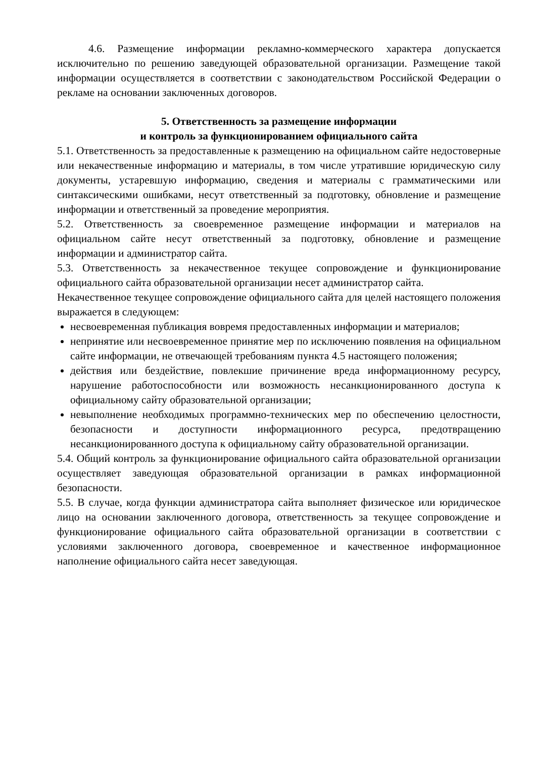4.6. Размещение информации рекламно-коммерческого характера допускается исключительно по решению заведующей образовательной организации. Размещение такой информации осуществляется в соответствии с законодательством Российской Федерации о рекламе на основании заключенных договоров.
5. Ответственность за размещение информации
и контроль за функционированием официального сайта
5.1. Ответственность за предоставленные к размещению на официальном сайте недостоверные или некачественные информацию и материалы, в том числе утратившие юридическую силу документы, устаревшую информацию, сведения и материалы с грамматическими или синтаксическими ошибками, несут ответственный за подготовку, обновление и размещение информации и ответственный за проведение мероприятия.
5.2. Ответственность за своевременное размещение информации и материалов на официальном сайте несут ответственный за подготовку, обновление и размещение информации и администратор сайта.
5.3. Ответственность за некачественное текущее сопровождение и функционирование официального сайта образовательной организации несет администратор сайта.
Некачественное текущее сопровождение официального сайта для целей настоящего положения выражается в следующем:
несвоевременная публикация вовремя предоставленных информации и материалов;
непринятие или несвоевременное принятие мер по исключению появления на официальном сайте информации, не отвечающей требованиям пункта 4.5 настоящего положения;
действия или бездействие, повлекшие причинение вреда информационному ресурсу, нарушение работоспособности или возможность несанкционированного доступа к официальному сайту образовательной организации;
невыполнение необходимых программно-технических мер по обеспечению целостности, безопасности и доступности информационного ресурса, предотвращению несанкционированного доступа к официальному сайту образовательной организации.
5.4. Общий контроль за функционирование официального сайта образовательной организации осуществляет заведующая образовательной организации в рамках информационной безопасности.
5.5. В случае, когда функции администратора сайта выполняет физическое или юридическое лицо на основании заключенного договора, ответственность за текущее сопровождение и функционирование официального сайта образовательной организации в соответствии с условиями заключенного договора, своевременное и качественное информационное наполнение официального сайта несет заведующая.